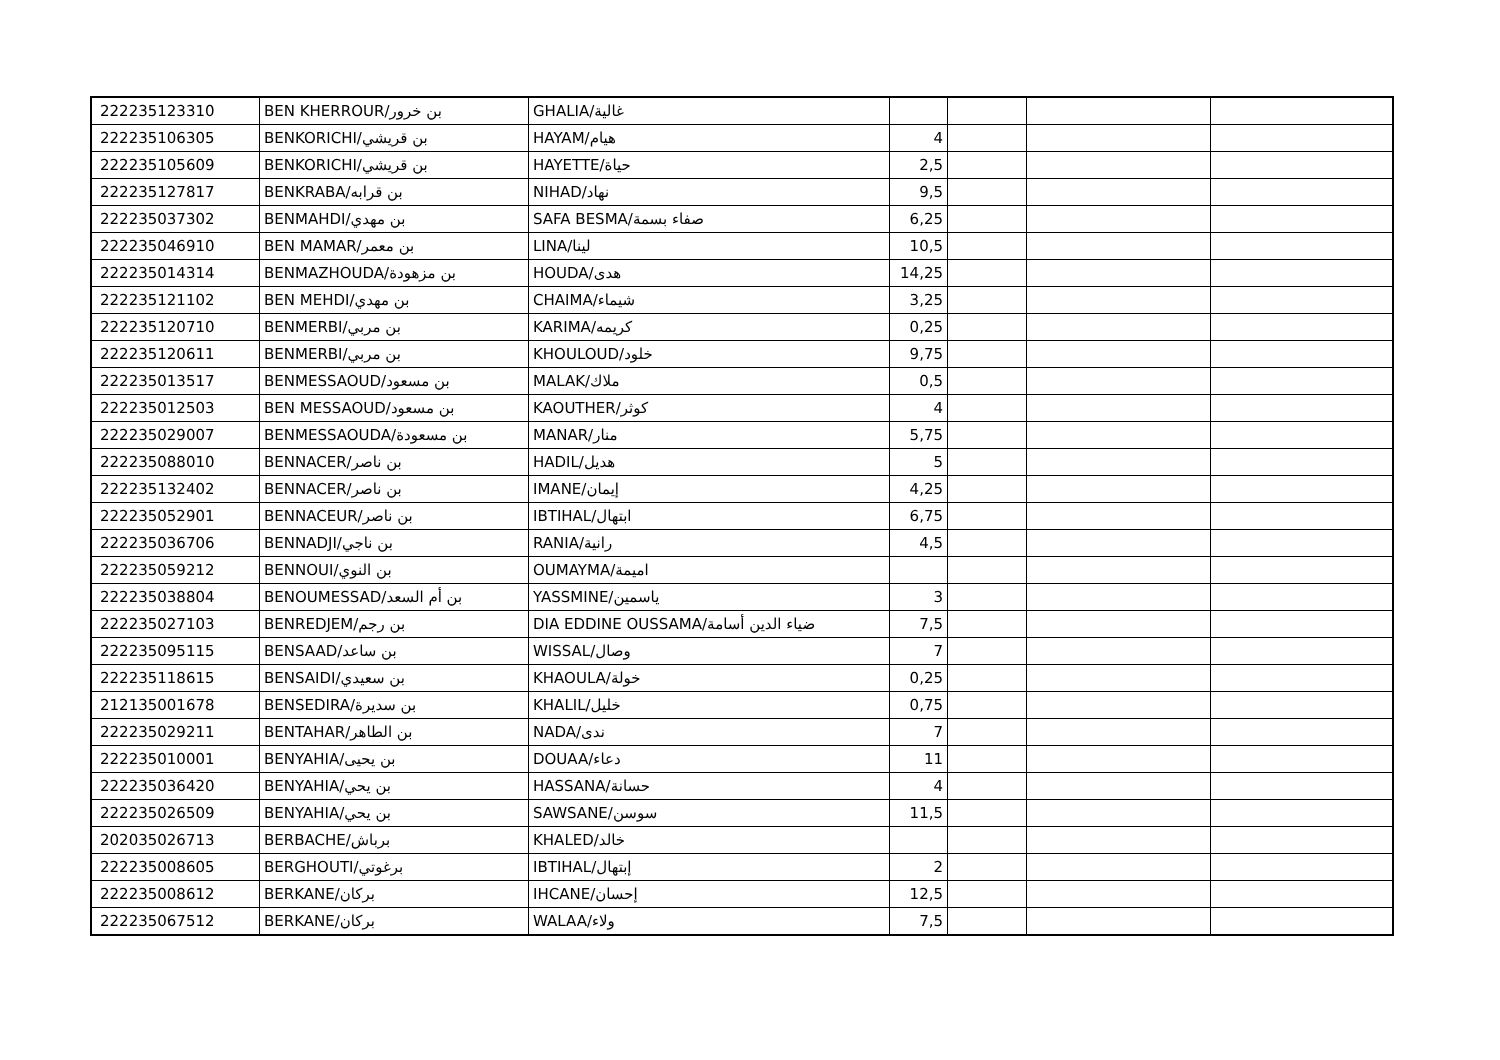| 222235123310 | BEN KHERROUR/بن خرور | GHALIA/غالية | | | | |
| 222235106305 | BENKORICHI/بن قريشي | HAYAM/هيام | 4 | | | |
| 222235105609 | BENKORICHI/بن قريشي | HAYETTE/حياة | 2,5 | | | |
| 222235127817 | BENKRABA/بن قرابه | NIHAD/نهاد | 9,5 | | | |
| 222235037302 | BENMAHDI/بن مهدي | SAFA BESMA/صفاء بسمة | 6,25 | | | |
| 222235046910 | BEN MAMAR/بن معمر | LINA/لينا | 10,5 | | | |
| 222235014314 | BENMAZHOUDA/بن مزهودة | HOUDA/هدى | 14,25 | | | |
| 222235121102 | BEN MEHDI/بن مهدي | CHAIMA/شيماء | 3,25 | | | |
| 222235120710 | BENMERBI/بن مربي | KARIMA/كريمه | 0,25 | | | |
| 222235120611 | BENMERBI/بن مربي | KHOULOUD/خلود | 9,75 | | | |
| 222235013517 | BENMESSAOUD/بن مسعود | MALAK/ملاك | 0,5 | | | |
| 222235012503 | BEN MESSAOUD/بن مسعود | KAOUTHER/كوثر | 4 | | | |
| 222235029007 | BENMESSAOUDA/بن مسعودة | MANAR/منار | 5,75 | | | |
| 222235088010 | BENNACER/بن ناصر | HADIL/هديل | 5 | | | |
| 222235132402 | BENNACER/بن ناصر | IMANE/إيمان | 4,25 | | | |
| 222235052901 | BENNACEUR/بن ناصر | IBTIHAL/ابتهال | 6,75 | | | |
| 222235036706 | BENNADJI/بن ناجي | RANIA/رانية | 4,5 | | | |
| 222235059212 | BENNOUI/بن النوي | OUMAYMA/اميمة | | | | |
| 222235038804 | BENOUMESSAD/بن أم السعد | YASSMINE/ياسمين | 3 | | | |
| 222235027103 | BENREDJEM/بن رجم | DIA EDDINE OUSSAMA/ضياء الدين أسامة | 7,5 | | | |
| 222235095115 | BENSAAD/بن ساعد | WISSAL/وصال | 7 | | | |
| 222235118615 | BENSAIDI/بن سعيدي | KHAOULA/خولة | 0,25 | | | |
| 212135001678 | BENSEDIRA/بن سديرة | KHALIL/خليل | 0,75 | | | |
| 222235029211 | BENTAHAR/بن الطاهر | NADA/ندى | 7 | | | |
| 222235010001 | BENYAHIA/بن يحيى | DOUAA/دعاء | 11 | | | |
| 222235036420 | BENYAHIA/بن يحي | HASSANA/حسانة | 4 | | | |
| 222235026509 | BENYAHIA/بن يحي | SAWSANE/سوسن | 11,5 | | | |
| 202035026713 | BERBACHE/برباش | KHALED/خالد | | | | |
| 222235008605 | BERGHOUTI/برغوتي | IBTIHAL/إبتهال | 2 | | | |
| 222235008612 | BERKANE/بركان | IHCANE/إحسان | 12,5 | | | |
| 222235067512 | BERKANE/بركان | WALAA/ولاء | 7,5 | | | |